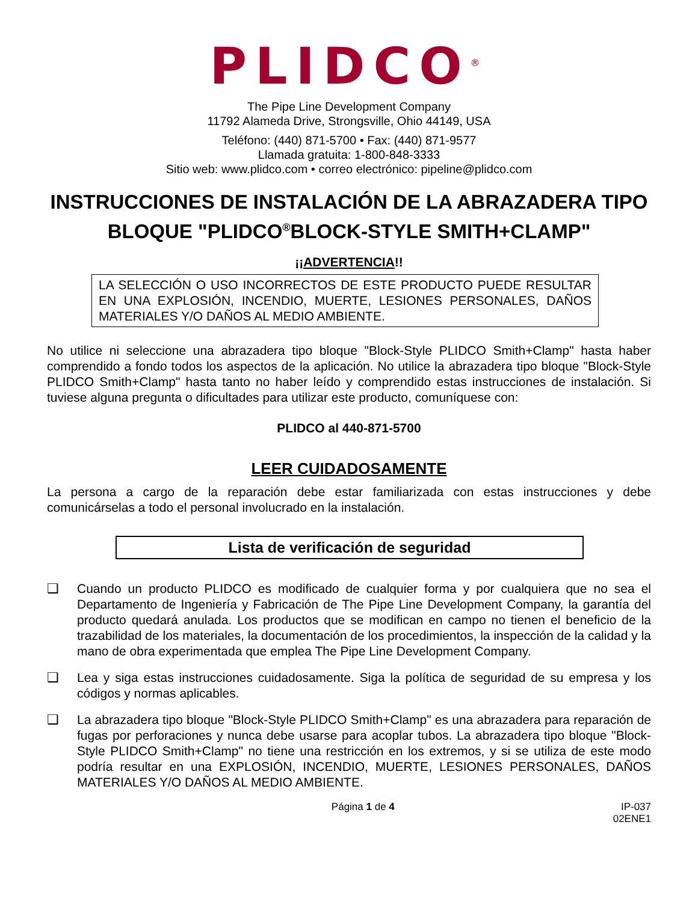PLIDCO<sup>®</sup>
The Pipe Line Development Company
11792 Alameda Drive, Strongsville, Ohio 44149, USA
Teléfono: (440) 871-5700 • Fax: (440) 871-9577
Llamada gratuita: 1-800-848-3333
Sitio web: www.plidco.com • correo electrónico: pipeline@plidco.com
INSTRUCCIONES DE INSTALACIÓN DE LA ABRAZADERA TIPO BLOQUE "PLIDCO<sup>®</sup>BLOCK-STYLE SMITH+CLAMP"
¡¡ADVERTENCIA!!
LA SELECCIÓN O USO INCORRECTOS DE ESTE PRODUCTO PUEDE RESULTAR EN UNA EXPLOSIÓN, INCENDIO, MUERTE, LESIONES PERSONALES, DAÑOS MATERIALES Y/O DAÑOS AL MEDIO AMBIENTE.
No utilice ni seleccione una abrazadera tipo bloque "Block-Style PLIDCO Smith+Clamp" hasta haber comprendido a fondo todos los aspectos de la aplicación. No utilice la abrazadera tipo bloque "Block-Style PLIDCO Smith+Clamp" hasta tanto no haber leído y comprendido estas instrucciones de instalación. Si tuviese alguna pregunta o dificultades para utilizar este producto, comuníquese con:
PLIDCO al 440-871-5700
LEER CUIDADOSAMENTE
La persona a cargo de la reparación debe estar familiarizada con estas instrucciones y debe comunicárselas a todo el personal involucrado en la instalación.
Lista de verificación de seguridad
❑ Cuando un producto PLIDCO es modificado de cualquier forma y por cualquiera que no sea el Departamento de Ingeniería y Fabricación de The Pipe Line Development Company, la garantía del producto quedará anulada. Los productos que se modifican en campo no tienen el beneficio de la trazabilidad de los materiales, la documentación de los procedimientos, la inspección de la calidad y la mano de obra experimentada que emplea The Pipe Line Development Company.
❑ Lea y siga estas instrucciones cuidadosamente. Siga la política de seguridad de su empresa y los códigos y normas aplicables.
❑ La abrazadera tipo bloque "Block-Style PLIDCO Smith+Clamp" es una abrazadera para reparación de fugas por perforaciones y nunca debe usarse para acoplar tubos. La abrazadera tipo bloque "Block-Style PLIDCO Smith+Clamp" no tiene una restricción en los extremos, y si se utiliza de este modo podría resultar en una EXPLOSIÓN, INCENDIO, MUERTE, LESIONES PERSONALES, DAÑOS MATERIALES Y/O DAÑOS AL MEDIO AMBIENTE.
Página 1 de 4 IP-037
02ENE1